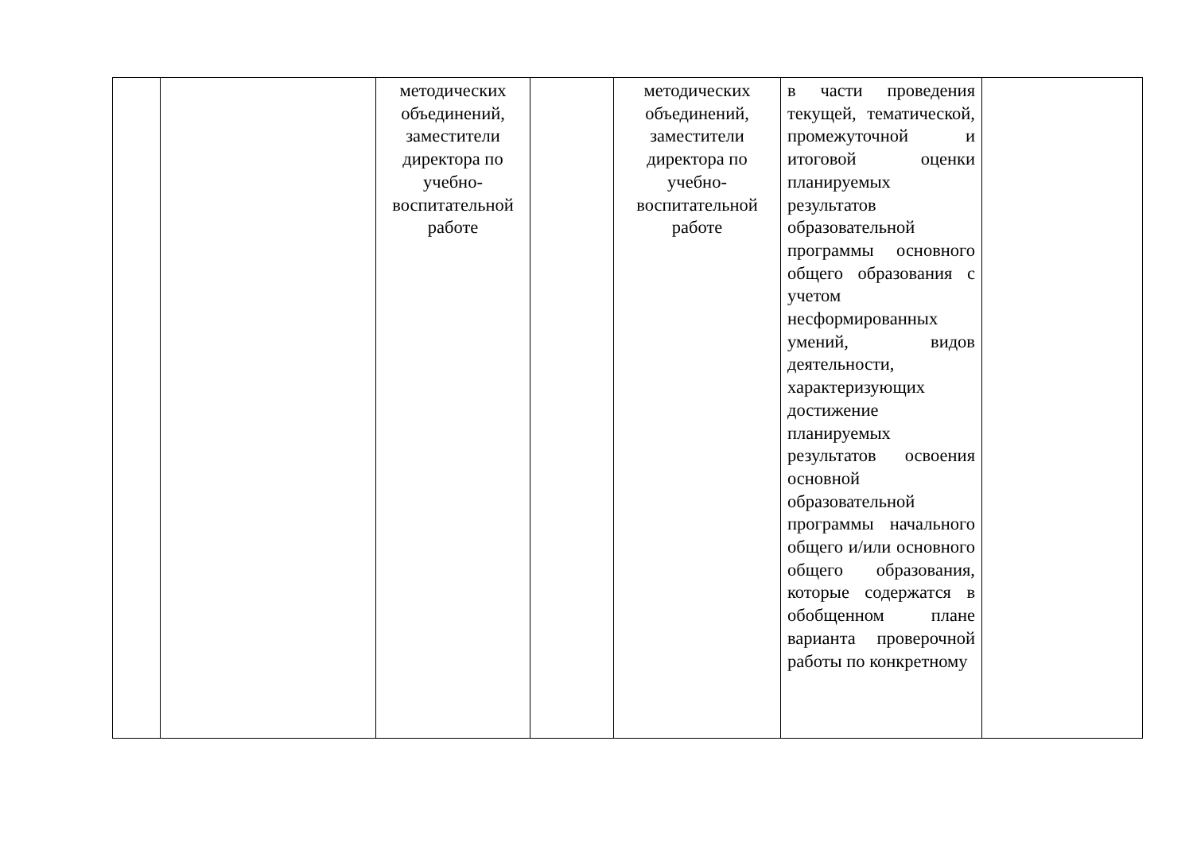| | | методических объединений, заместители директора по учебно-воспитательной работе | | методических объединений, заместители директора по учебно-воспитательной работе | в части проведения текущей, тематической, промежуточной и итоговой оценки планируемых результатов образовательной программы основного общего образования с учетом несформированных умений, видов деятельности, характеризующих достижение планируемых результатов освоения основной образовательной программы начального общего и/или основного общего образования, которые содержатся в обобщенном плане варианта проверочной работы по конкретному | |